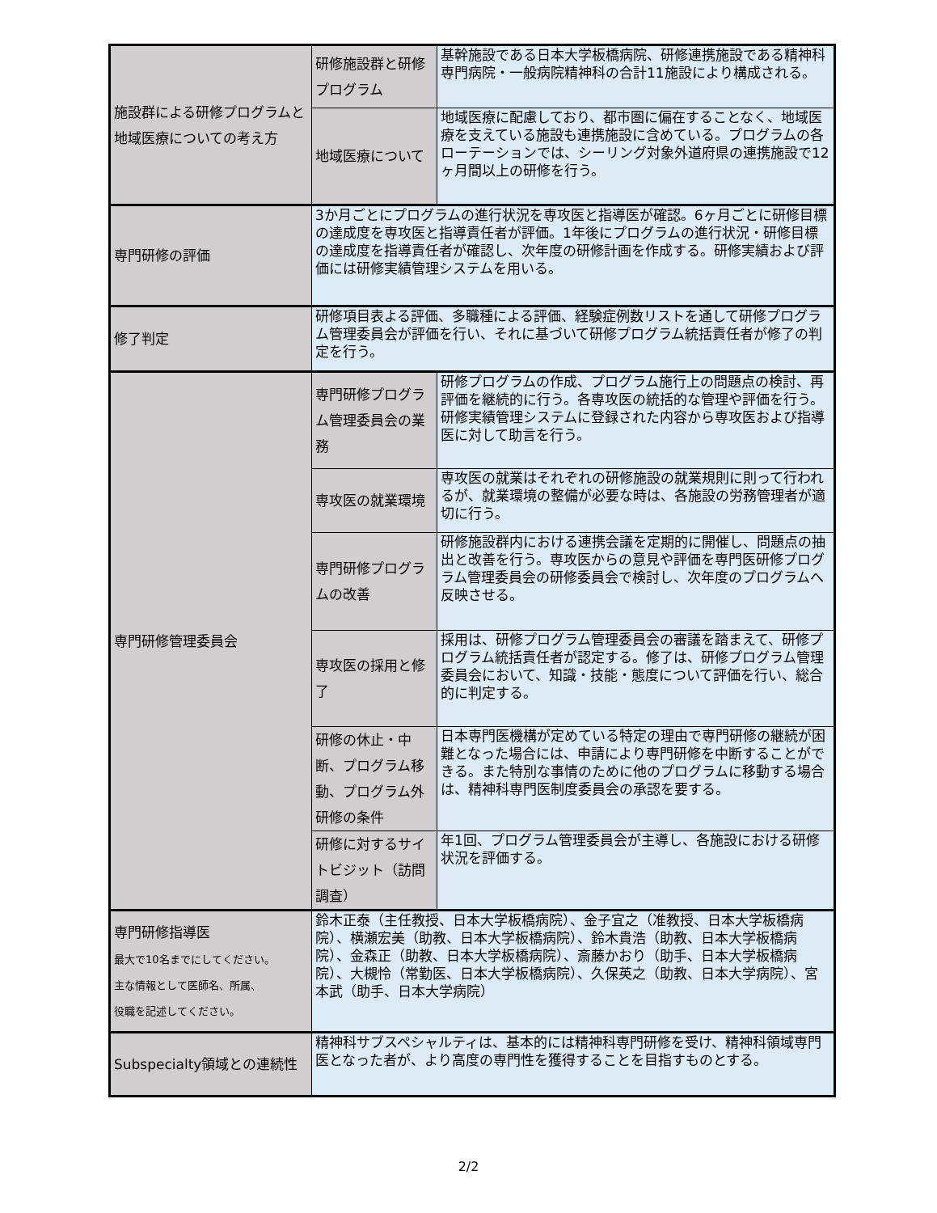| 施設群による研修プログラムと地域医療についての考え方 | 研修施設群と研修プログラム | 基幹施設である日本大学板橋病院、研修連携施設である精神科専門病院・一般病院精神科の合計11施設により構成される。 |
| | 地域医療について | 地域医療に配慮しており、都市圏に偏在することなく、地域医療を支えている施設も連携施設に含めている。プログラムの各ローテーションでは、シーリング対象外道府県の連携施設で12ヶ月間以上の研修を行う。 |
| 専門研修の評価 | 3か月ごとにプログラムの進行状況を専攻医と指導医が確認。6ヶ月ごとに研修目標の達成度を専攻医と指導責任者が評価。1年後にプログラムの進行状況・研修目標の達成度を指導責任者が確認し、次年度の研修計画を作成する。研修実績および評価には研修実績管理システムを用いる。 | |
| 修了判定 | 研修項目表よる評価、多職種による評価、経験症例数リストを通して研修プログラム管理委員会が評価を行い、それに基づいて研修プログラム統括責任者が修了の判定を行う。 | |
| 専門研修管理委員会 | 専門研修プログラム管理委員会の業務 | 研修プログラムの作成、プログラム施行上の問題点の検討、再評価を継続的に行う。各専攻医の統括的な管理や評価を行う。研修実績管理システムに登録された内容から専攻医および指導医に対して助言を行う。 |
| | 専攻医の就業環境 | 専攻医の就業はそれぞれの研修施設の就業規則に則って行われるが、就業環境の整備が必要な時は、各施設の労務管理者が適切に行う。 |
| | 専門研修プログラムの改善 | 研修施設群内における連携会議を定期的に開催し、問題点の抽出と改善を行う。専攻医からの意見や評価を専門医研修プログラム管理委員会の研修委員会で検討し、次年度のプログラムへ反映させる。 |
| | 専攻医の採用と修了 | 採用は、研修プログラム管理委員会の審議を踏まえて、研修プログラム統括責任者が認定する。修了は、研修プログラム管理委員会において、知識・技能・態度について評価を行い、総合的に判定する。 |
| | 研修の休止・中断、プログラム移動、プログラム外研修の条件 | 日本専門医機構が定めている特定の理由で専門研修の継続が困難となった場合には、申請により専門研修を中断することができる。また特別な事情のために他のプログラムに移動する場合は、精神科専門医制度委員会の承認を要する。 |
| | 研修に対するサイトビジット（訪問調査） | 年1回、プログラム管理委員会が主導し、各施設における研修状況を評価する。 |
| 専門研修指導医 最大で10名までにしてください。 主な情報として医師名、所属、 役職を記述してください。 | 鈴木正泰（主任教授、日本大学板橋病院）、金子宜之（准教授、日本大学板橋病院）、横瀬宏美（助教、日本大学板橋病院）、鈴木貴浩（助教、日本大学板橋病院）、金森正（助教、日本大学板橋病院）、斎藤かおり（助手、日本大学板橋病院）、大槻怜（常勤医、日本大学板橋病院）、久保英之（助教、日本大学病院）、宮本武（助手、日本大学病院） | |
| Subspecialty領域との連続性 | 精神科サブスペシャルティは、基本的には精神科専門研修を受け、精神科領域専門医となった者が、より高度の専門性を獲得することを目指すものとする。 | |
2/2